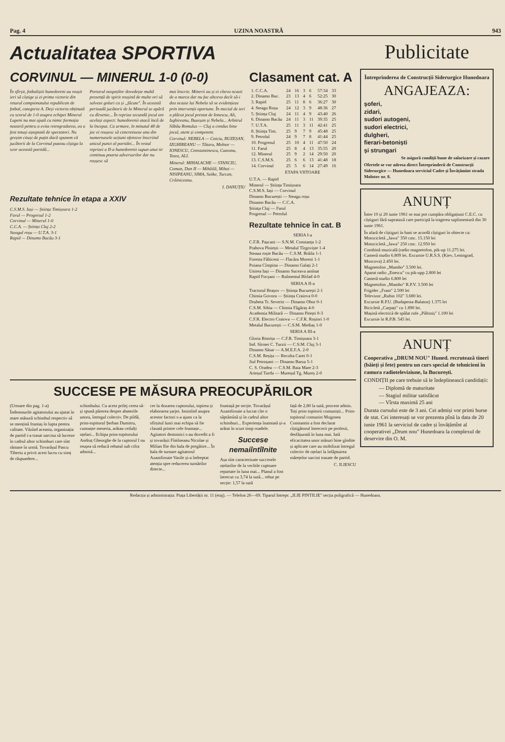Pag. 4 UZINA NOASTRĂ 943
Actualitatea SPORTIVA
CORVINUL — MINERUL 1-0 (0-0)
În sfîrșit, fotbaliștii hunedoreni au reușit ieri să cîștige și ei prima victorie din returul campionatului republican de fotbal, categoria A. Deși victoria obținută cu scorul de 1-0 asupra echipei Minerul Lupeni nu mai ajută cu nimic formația noastră pentru a evita retrogradarea, ea a fost totuși așteptată de spectatori. Nu greșim cituși de puțin dacă spunem că jucătorii de la Corvinul puteau cîștiga la scor această partidă...
Portarul oaspeților dovedește multă prezență de spirit reușind de multe ori să salveze goluri ca și „făcute". În această perioadă jucătorii de la Minerul se apără cu dîrzenie... În repriza secundă jocul are același aspect: hunedorenii atacă încă de la început. Ca urmare, în minutul 48 de joc ei reușesc să concretizeze una din numeroasele acțiuni ofensive înscriind unicul punct al partidei... În restul reprizei a II-a hunedorenii supun unui tir continuu poarta adversarilor dar nu reușesc să
mai înscrie. Minerii au și ei cîteva ocazii de a marca dar nu fac altceva decît să-i dea ocazie lui Nebela să se evidențieze prin intervenții oportune. În meciul de ieri a plăcut jocul prestat de Ionescu, Ali, Izghireanu, Buzeșan și Nebela... Arbitrul Săbău Romulus — Cluj a condus bine jocul, atent și competent.
Corvinul: NEBELA — Coiciu, BUZEȘAN, IZGHIREANU — Tătaru, Molnar — IONESCU, Constantinescu, Cuteanu, Tetea, ALI.
Minerul: MIHALACHE — STANCIU, Coman, Dan II — Mihăilă, Mihai — NISIPEANU, SIMA, Szöke, Turcan, Crăiniceanu.
I. DANUȚIU
Rezultate tehnice în etapa a XXIV
C.S.M.S. Iași — Știința Timișoara 1-2
Farul — Progresul 1-2
Corvinul — Minerul 1-0
C.C.A. — Știința Cluj 2-2
Steagul roșu — U.T.A. 3-1
Rapid — Dinamo Bacău 3-1
Clasament cat. A
| 1. C.C.A. | 24 | 16 | 3 | 6 | 57:34 | 33 |
| 2. Dinamo Buc. | 23 | 13 | 4 | 6 | 52:25 | 30 |
| 3. Rapid | 25 | 11 | 8 | 6 | 36:27 | 30 |
| 4. Steagu Roșu | 24 | 12 | 3 | 9 | 48:36 | 27 |
| 5. Știința Cluj | 24 | 11 | 4 | 9 | 43:40 | 26 |
| 6. Dinamo Bacău | 24 | 11 | 3 | 11 | 39:35 | 25 |
| 7. U.T.A. | 25 | 11 | 3 | 11 | 42:41 | 25 |
| 8. Știința Tim. | 25 | 9 | 7 | 9 | 45:48 | 25 |
| 9. Petrolul | 24 | 9 | 7 | 8 | 41:44 | 25 |
| 10. Progresul | 25 | 10 | 4 | 11 | 47:50 | 24 |
| 11. Farul | 25 | 8 | 4 | 13 | 35:55 | 20 |
| 12. Minerul | 25 | 9 | 2 | 14 | 29:50 | 20 |
| 13. C.S.M.S. | 25 | 6 | 6 | 13 | 41:48 | 18 |
| 14. Corvinul | 25 | 5 | 6 | 14 | 27:49 | 16 |
ETAPA VIITOARE
U.T.A. — Rapid
Minerul — Știința Timișoara
C.S.M.S. Iași — Corvinul
Dinamo București — Steagu roșu
Dinamo Bacău — C.C.A.
Știința Cluj — Farul
Progresul — Petrolul
Rezultate tehnice în cat. B
SERIA I-a
C.F.R. Pașcani — S.N.M. Constanța 1-2
Prahova Ploiești — Metalul Tîrgoviște 1-4
Steaua roșie Bacău — C.S.M. Brăila 1-1
Foresta Fălticeni — Flacăra Moreni 1-1
Poiana Cîmpina — Dinamo Galați 2-1
Unirea Iași — Dinamo Suceava amînat
Rapid Focșani — Rulmentul Bîrlad 4-0
SERIA A II-a
Tractorul Brașov — Știința București 2-1
Chimia Govora — Știința Craiova 0-0
Drubeta Tr. Severin — Dinamo Obor 0-1
C.S.M. Sibiu — Chimia Făgăraș 4-0
Academia Militară — Dinamo Pitești 0-3
C.F.R. Electro Craiova — C.F.R. Roșiori 1-0
Metalul București — C.S.M. Mediaș 1-0
SERIA A III-a
Gloria Bistrița — C.F.R. Timișoara 3-1
Ind. Sîrmei C. Turzii — C.S.M. Cluj 3-1
Dinamo Săsar — A.M.E.F.A. 2-0
C.S.M. Reșița — Recolta Carei 0-1
Jiul Petroșani — Dinamo Barza 5-1
C. S. Oradea — C.S.M. Baia Mare 2-3
Arieșul Turda — Mureșul Tg. Mureș 2-0
SUCCESE PE MĂSURA PREOCUPĂRILOR
(Urmare din pag. 1-a)
Îndemnurile agitatorului au ajutat în mare măsură schimbul respectiv să se mențină fruntaș în lupta pentru calitate. Văzînd aceasta, organizația de partid i-a trasat sarcina să lucreze în cadrul altor schimburi care sînt rămase în urmă. Tovarășul Pascu Tiberiu a privit acest lucru cu simț de răspundere...
schimbului. Cu acest prilej cerea să-și spună părerea despre abaterile unora, întregul colectiv. De pildă, prim-topitorul Șerban Dumitru, cunoaște meseria, arătau ceilalți oțelari... Echipa prim-topitorului Andruț Gheorghe de la cuptorul I nu reușea să reducă rebutul sub cifra admisă...
cer la dozarea cuptorului, topirea și elaborarea șarjei. Insistînd asupra acestor factori s-a ajuns ca la sfîrșitul lunii mai echipa să fie clasată printre cele fruntașe... Agitatori destoinici s-au dovedit a fi și tovarășii Fîntîneanu Nicolae și Milian Ilie din hala de pregătire... În hala de turnare agitatorul Azamfiroaie Vasile și-a îndreptat atenția spre reducerea turnărilor directe...
fruntașă pe secție. Tovarășul Azamfiroaie a lucrat cîte o săptămînă și în cadrul altor schimburi... Experiența înaintată și-a arătat în scurt timp roadele.
Succese nemaiîntîlnite
Așa sînt caracterizate succesele oțelarilor de la vechile cuptoare repartate în luna mai... Planul a fost întrecut cu 3,74 la sută... rebut pe secție: 1,57 la sută
față de 2,80 la sută, procent admis. Toți prim topitorii comuniști... Prim-topitorul comunist Mogonea Constantin a fost declarat cîștigătorul întrecerii pe profesii, desfășurată în luna mai. Iată eficacitatea unor măsuri bine gîndite și aplicate care au mobilizat întregul colectiv de oțelari la înfăptuirea mărețelor sarcini trasate de partid.
C. ILIESCU
Publicitate
Întreprinderea de Construcții Siderurgice Hunedoara
ANGAJEAZA:
șoferi,
zidari,
sudori autogeni,
sudori electrici,
dulgheri,
fierari-betoniști
și strungari
Se asigură condiții bune de salarizare și cazare
Ofertele se vor adresa direct Întreprinderii de Construcții Siderurgice — Hunedoara serviciul Cadre și Învățămînt strada Molotov nr. 8.
ANUNȚ
Între 10 și 20 iunie 1961 se mai pot cumpăra obligațiuni C.E.C. cu cîștiguri fără suprataxă care participă la tragerea suplimentară din 30 iunie 1961.
În afară de cîștiguri în bani se acordă cîștiguri în obiecte ca:
Motocicletă „Jawa" 350 cmc. 15.150 lei
Motocicletă „Jawa" 250 cmc. 12.950 lei
Combină muzicală (radio magnetofon, pik-up 11.275 lei.
Cameră studio 6.809 lei. Excursie U.R.S.S. (Kiev, Leningrad, Moscova) 2.450 lei.
Magnetofon „Mambo" 3.500 lei.
Aparat radio „Enescu" cu pik-upp 2.800 lei
Cameră studio 6.800 lei
Magnetofon „Mambo" R.P.V. 3.500 lei
Frigider „Fram" 2.500 lei
Televizor „Rubin 102" 3.680 lei.
Excursie R.P.U. (Budapesta-Balaton) 1.375 lei
Bicicletă „Carpați" cu 1.890 lei.
Mașină electrică de spălat rufe „Păltiniș" 1.100 lei
Excursie în R.P.B. 545 lei.
ANUNȚ
Cooperativa „DRUM NOU" Huned. recrutează tineri (băieți și fete) pentru un curs special de tehnicieni în ramura radioteleviziune, la București.
CONDIȚII pe care trebuie să le îndeplinească candidații:
— Diplomă de maturitate
— Stagiul militar satisfăcut
— Vîrsta maximă 25 ani
Durata cursului este de 3 ani. Cei admiși vor primi burse de stat. Cei interesați se vor prezenta pînă la data de 20 iunie 1961 la serviciul de cadre și învățămînt al cooperativei „Drum nou" Hunedoara la complexul de deservire din O. M.
Redacția și administrația: Piața Libertății nr. 11 (etaj). — Telefon 26—69. Tiparul Intrepr. „ILIE PINTILIE" secția poligrafică — Hunedoara.